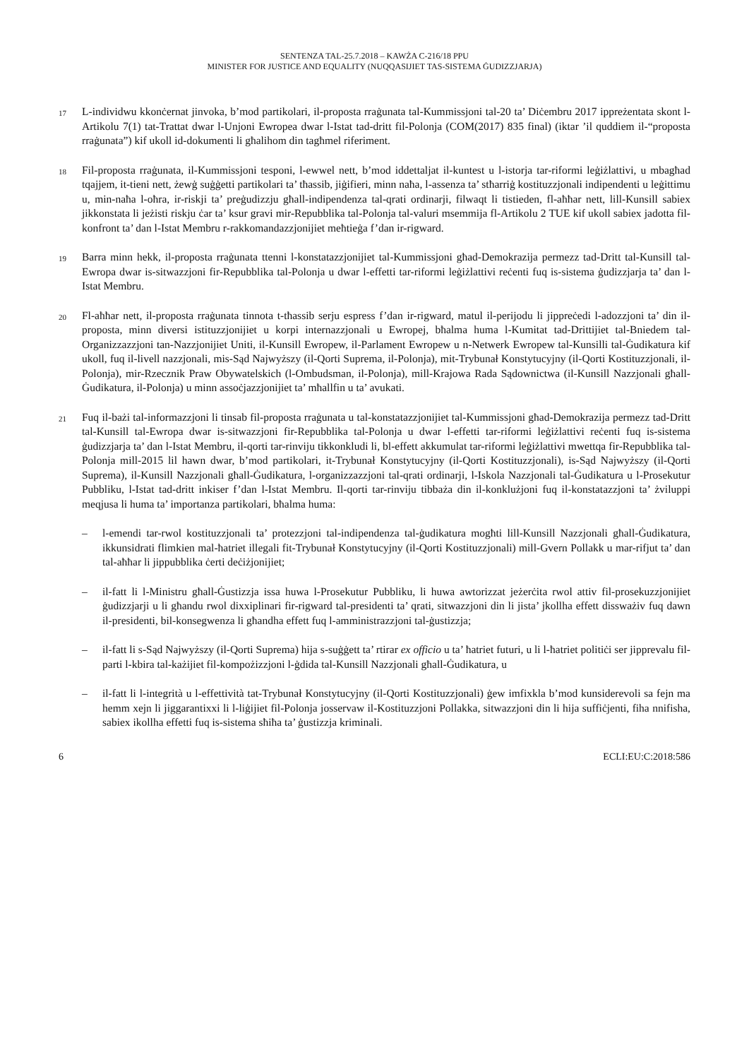SENTENZA TAL-25.7.2018 – KAWŻA C-216/18 PPU
MINISTER FOR JUSTICE AND EQUALITY (NUQQASIJIET TAS-SISTEMA ĠUDIZZJARJA)
17
L-individwu kkonċernat jinvoka, b’mod partikolari, il-proposta rraġunata tal-Kummissjoni tal-20 ta’ Diċembru 2017 ippreżentata skont l-Artikolu 7(1) tat-Trattat dwar l-Unjoni Ewropea dwar l-Istat tad-dritt fil-Polonja (COM(2017) 835 final) (iktar ’il quddiem il-“proposta rraġunata”) kif ukoll id-dokumenti li għalihom din tagħmel riferiment.
18
Fil-proposta rraġunata, il-Kummissjoni tesponi, l-ewwel nett, b’mod iddettaljat il-kuntest u l-istorja tar-riformi leġiżlattivi, u mbagħad tqajjem, it-tieni nett, żewġ suġġetti partikolari ta’ tħassib, jiġifieri, minn naħa, l-assenza ta’ stħarriġ kostituzzjonali indipendenti u leġittimu u, min-naħa l-oħra, ir-riskji ta’ preġudizzju għall-indipendenza tal-qrati ordinarji, filwaqt li tistieden, fl-aħħar nett, lill-Kunsill sabiex jikkonstata li jeżisti riskju ċar ta’ ksur gravi mir-Repubblika tal-Polonja tal-valuri msemmija fl-Artikolu 2 TUE kif ukoll sabiex jadotta fil-konfront ta’ dan l-Istat Membru r-rakkomandazzjonijiet meħtieġa f’dan ir-rigward.
19
Barra minn hekk, il-proposta rraġunata ttenni l-konstatazzjonijiet tal-Kummissjoni għad-Demokrazija permezz tad-Dritt tal-Kunsill tal-Ewropa dwar is-sitwazzjoni fir-Repubblika tal-Polonja u dwar l-effetti tar-riformi leġiżlattivi reċenti fuq is-sistema ġudizzjarja ta’ dan l-Istat Membru.
20
Fl-aħħar nett, il-proposta rraġunata tinnota t-tħassib serju espress f’dan ir-rigward, matul il-perijodu li jippreċedi l-adozzjoni ta’ din il-proposta, minn diversi istituzzjonijiet u korpi internazzjonali u Ewropej, bħalma huma l-Kumitat tad-Drittijiet tal-Bniedem tal-Organizzazzjoni tan-Nazzjonijiet Uniti, il-Kunsill Ewropew, il-Parlament Ewropew u n-Netwerk Ewropew tal-Kunsilli tal-Ġudikatura kif ukoll, fuq il-livell nazzjonali, mis-Sąd Najwyższy (il-Qorti Suprema, il-Polonja), mit-Trybunał Konstytucyjny (il-Qorti Kostituzzjonali, il-Polonja), mir-Rzecznik Praw Obywatelskich (l-Ombudsman, il-Polonja), mill-Krajowa Rada Sądownictwa (il-Kunsill Nazzjonali għall-Ġudikatura, il-Polonja) u minn assoċjazzjonijiet ta’ mħallfin u ta’ avukati.
21
Fuq il-bażi tal-informazzjoni li tinsab fil-proposta rraġunata u tal-konstatazzjonijiet tal-Kummissjoni għad-Demokrazija permezz tad-Dritt tal-Kunsill tal-Ewropa dwar is-sitwazzjoni fir-Repubblika tal-Polonja u dwar l-effetti tar-riformi leġiżlattivi reċenti fuq is-sistema ġudizzjarja ta’ dan l-Istat Membru, il-qorti tar-rinviju tikkonkludi li, bl-effett akkumulat tar-riformi leġiżlattivi mwettqa fir-Repubblika tal-Polonja mill-2015 lil hawn dwar, b’mod partikolari, it-Trybunał Konstytucyjny (il-Qorti Kostituzzjonali), is-Sąd Najwyższy (il-Qorti Suprema), il-Kunsill Nazzjonali għall-Ġudikatura, l-organizzazzjoni tal-qrati ordinarji, l-Iskola Nazzjonali tal-Ġudikatura u l-Prosekutur Pubbliku, l-Istat tad-dritt inkiser f’dan l-Istat Membru. Il-qorti tar-rinviju tibbaża din il-konklużjoni fuq il-konstatazzjoni ta’ żviluppi meqjusa li huma ta’ importanza partikolari, bħalma huma:
– l-emendi tar-rwol kostituzzjonali ta’ protezzjoni tal-indipendenza tal-ġudikatura mogħti lill-Kunsill Nazzjonali għall-Ġudikatura, ikkunsidrati flimkien mal-ħatriet illegali fit-Trybunał Konstytucyjny (il-Qorti Kostituzzjonali) mill-Gvern Pollakk u mar-rifjut ta’ dan tal-aħħar li jippubblika ċerti deċiżjonijiet;
– il-fatt li l-Ministru għall-Ġustizzja issa huwa l-Prosekutur Pubbliku, li huwa awtorizzat jeżerċita rwol attiv fil-prosekuzzjonijiet ġudizzjarji u li għandu rwol dixxiplinari fir-rigward tal-presidenti ta’ qrati, sitwazzjoni din li jista’ jkollha effett dissważiv fuq dawn il-presidenti, bil-konsegwenza li għandha effett fuq l-amministrazzjoni tal-ġustizzja;
– il-fatt li s-Sąd Najwyższy (il-Qorti Suprema) hija s-suġġett ta’ rtirar ex officio u ta’ ħatriet futuri, u li l-ħatriet politiċi ser jipprevalu fil-parti l-kbira tal-każijiet fil-kompożizzjoni l-ġdida tal-Kunsill Nazzjonali għall-Ġudikatura, u
– il-fatt li l-integrità u l-effettività tat-Trybunał Konstytucyjny (il-Qorti Kostituzzjonali) ġew imfixkla b’mod kunsiderevoli sa fejn ma hemm xejn li jiggarantixxi li l-liġijiet fil-Polonja josservaw il-Kostituzzjoni Pollakka, sitwazzjoni din li hija suffiċjenti, fiha nnifisha, sabiex ikollha effetti fuq is-sistema sħiħa ta’ ġustizzja kriminali.
6 ECLI:EU:C:2018:586